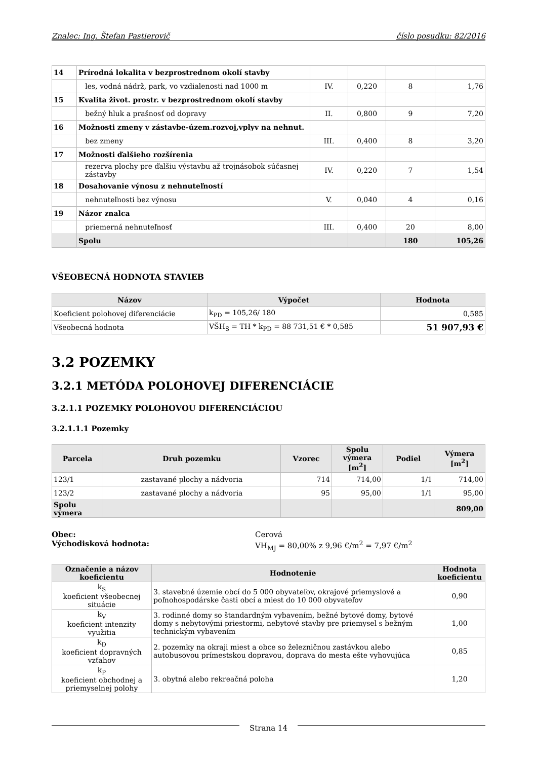Znalec: Ing. Štefan Pastierovič číslo posudku: 82/2016
| 14 | Prírodná lokalita v bezprostrednom okolí stavby | | | | |
| | les, vodná nádrž, park, vo vzdialenosti nad 1000 m | IV. | 0,220 | 8 | 1,76 |
| 15 | Kvalita život. prostr. v bezprostrednom okolí stavby | | | | |
| | bežný hluk a prašnosť od dopravy | II. | 0,800 | 9 | 7,20 |
| 16 | Možnosti zmeny v zástavbe-územ.rozvoj,vplyv na nehnut. | | | | |
| | bez zmeny | III. | 0,400 | 8 | 3,20 |
| 17 | Možnosti ďalšieho rozšírenia | | | | |
| | rezerva plochy pre ďalšiu výstavbu až trojnásobok súčasnej zástavby | IV. | 0,220 | 7 | 1,54 |
| 18 | Dosahovanie výnosu z nehnuteľností | | | | |
| | nehnuteľnosti bez výnosu | V. | 0,040 | 4 | 0,16 |
| 19 | Názor znalca | | | | |
| | priemerná nehnuteľnosť | III. | 0,400 | 20 | 8,00 |
| | Spolu | | | 180 | 105,26 |
VŠEOBECNÁ HODNOTA STAVIEB
| Názov | Výpočet | Hodnota |
| --- | --- | --- |
| Koeficient polohovej diferenciácie | k<sub>PD</sub> = 105,26/ 180 | 0,585 |
| Všeobecná hodnota | VŠH<sub>S</sub> = TH * k<sub>PD</sub> = 88 731,51 € * 0,585 | 51 907,93 € |
3.2 POZEMKY
3.2.1 METÓDA POLOHOVEJ DIFERENCIÁCIE
3.2.1.1 POZEMKY POLOHOVOU DIFERENCIÁCIOU
3.2.1.1.1 Pozemky
| Parcela | Druh pozemku | Vzorec | Spolu výmera [m<sup>2</sup>] | Podiel | Výmera [m<sup>2</sup>] |
| --- | --- | --- | --- | --- | --- |
| 123/1 | zastavané plochy a nádvoria | 714 | 714,00 | 1/1 | 714,00 |
| 123/2 | zastavané plochy a nádvoria | 95 | 95,00 | 1/1 | 95,00 |
| Spolu výmera | | | | | 809,00 |
Obec:
Východisková hodnota:
Cerová
VH<sub>MJ</sub> = 80,00% z 9,96 €/m<sup>2</sup> = 7,97 €/m<sup>2</sup>
| Označenie a názov koeficientu | Hodnotenie | Hodnota koeficientu |
| --- | --- | --- |
| k<sub>S</sub> koeficient všeobecnej situácie | 3. stavebné územie obcí do 5 000 obyvateľov, okrajové priemyslové a poľnohospodárske časti obcí a miest do 10 000 obyvateľov | 0,90 |
| k<sub>V</sub> koeficient intenzity využitia | 3. rodinné domy so štandardným vybavením, bežné bytové domy, bytové domy s nebytovými priestormi, nebytové stavby pre priemysel s bežným technickým vybavením | 1,00 |
| k<sub>D</sub> koeficient dopravných vzťahov | 2. pozemky na okraji miest a obce so železničnou zastávkou alebo autobusovou prímestskou dopravou, doprava do mesta ešte vyhovujúca | 0,85 |
| k<sub>P</sub> koeficient obchodnej a priemyselnej polohy | 3. obytná alebo rekreačná poloha | 1,20 |
Strana 14